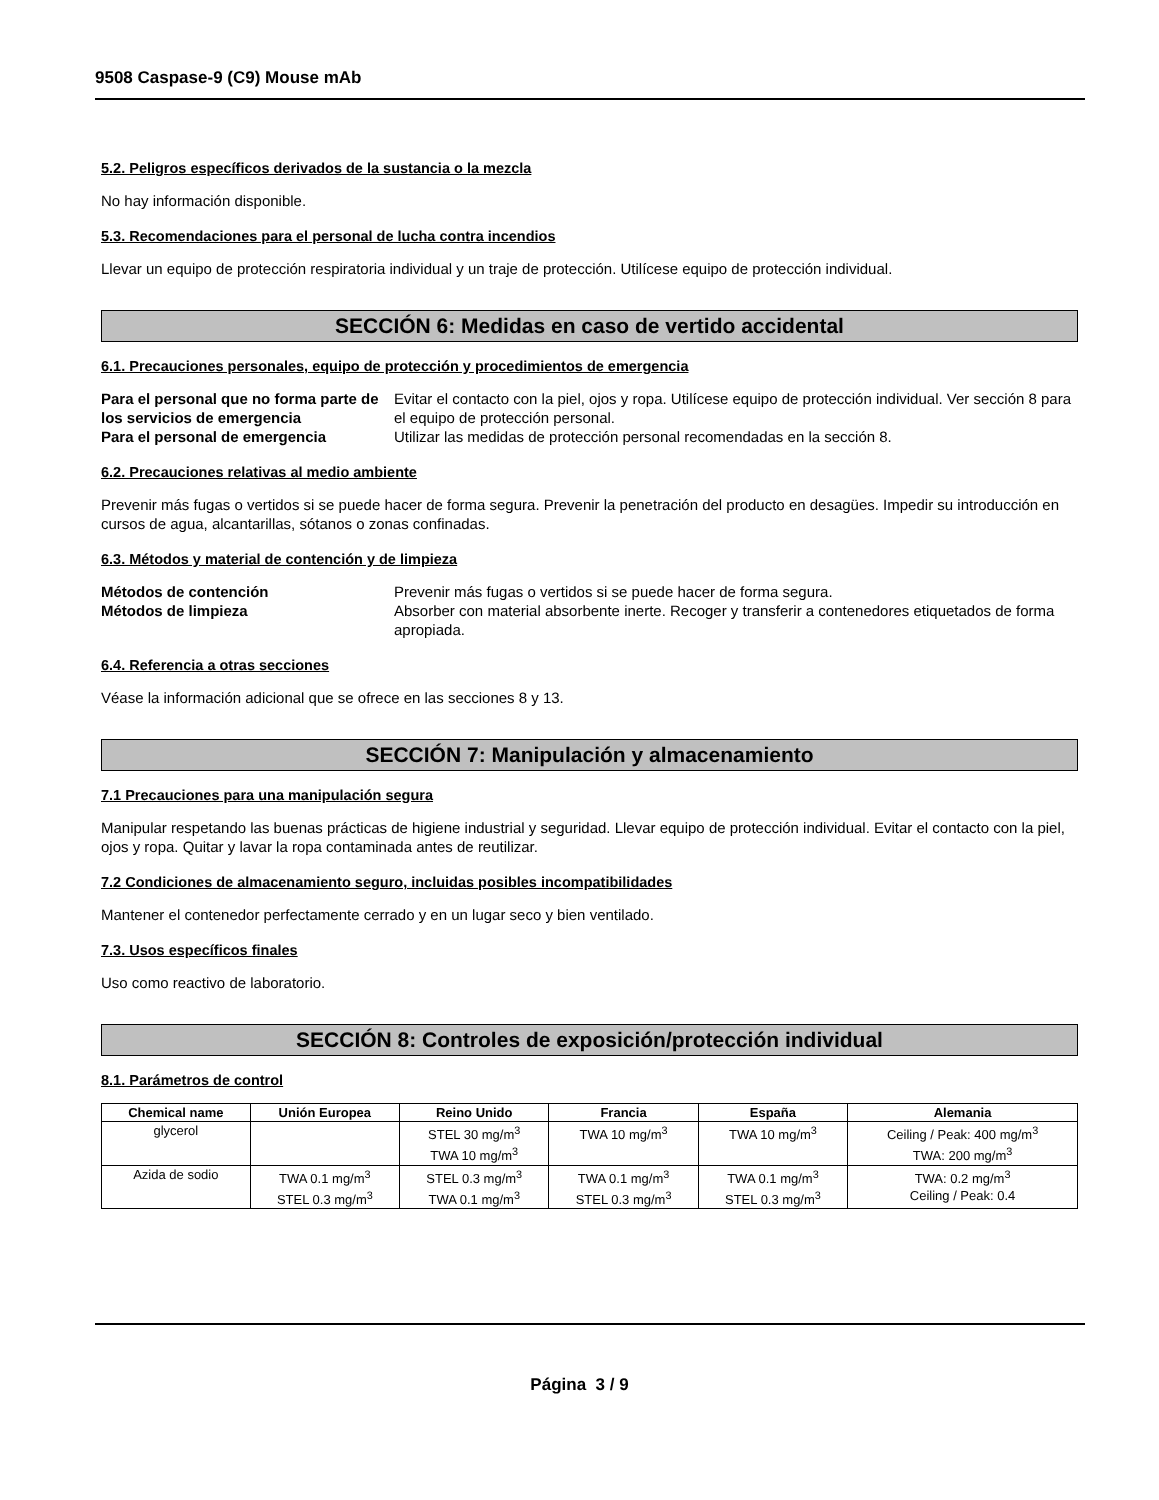9508 Caspase-9 (C9) Mouse mAb
5.2. Peligros específicos derivados de la sustancia o la mezcla
No hay información disponible.
5.3. Recomendaciones para el personal de lucha contra incendios
Llevar un equipo de protección respiratoria individual y un traje de protección. Utilícese equipo de protección individual.
SECCIÓN 6: Medidas en caso de vertido accidental
6.1. Precauciones personales, equipo de protección y procedimientos de emergencia
Para el personal que no forma parte de los servicios de emergencia Evitar el contacto con la piel, ojos y ropa. Utilícese equipo de protección individual. Ver sección 8 para el equipo de protección personal. Para el personal de emergencia Utilizar las medidas de protección personal recomendadas en la sección 8.
6.2. Precauciones relativas al medio ambiente
Prevenir más fugas o vertidos si se puede hacer de forma segura. Prevenir la penetración del producto en desagües. Impedir su introducción en cursos de agua, alcantarillas, sótanos o zonas confinadas.
6.3. Métodos y material de contención y de limpieza
Métodos de contención Prevenir más fugas o vertidos si se puede hacer de forma segura. Métodos de limpieza Absorber con material absorbente inerte. Recoger y transferir a contenedores etiquetados de forma apropiada.
6.4. Referencia a otras secciones
Véase la información adicional que se ofrece en las secciones 8 y 13.
SECCIÓN 7: Manipulación y almacenamiento
7.1 Precauciones para una manipulación segura
Manipular respetando las buenas prácticas de higiene industrial y seguridad. Llevar equipo de protección individual. Evitar el contacto con la piel, ojos y ropa. Quitar y lavar la ropa contaminada antes de reutilizar.
7.2 Condiciones de almacenamiento seguro, incluidas posibles incompatibilidades
Mantener el contenedor perfectamente cerrado y en un lugar seco y bien ventilado.
7.3. Usos específicos finales
Uso como reactivo de laboratorio.
SECCIÓN 8: Controles de exposición/protección individual
8.1. Parámetros de control
| Chemical name | Unión Europea | Reino Unido | Francia | España | Alemania |
| --- | --- | --- | --- | --- | --- |
| glycerol | | STEL 30 mg/m<sup>3</sup> TWA 10 mg/m<sup>3</sup> | TWA 10 mg/m<sup>3</sup> | TWA 10 mg/m<sup>3</sup> | Ceiling / Peak: 400 mg/m<sup>3</sup> TWA: 200 mg/m<sup>3</sup> |
| Azida de sodio | TWA 0.1 mg/m<sup>3</sup> STEL 0.3 mg/m<sup>3</sup> | STEL 0.3 mg/m<sup>3</sup> TWA 0.1 mg/m<sup>3</sup> | TWA 0.1 mg/m<sup>3</sup> STEL 0.3 mg/m<sup>3</sup> | TWA 0.1 mg/m<sup>3</sup> STEL 0.3 mg/m<sup>3</sup> | TWA: 0.2 mg/m<sup>3</sup> Ceiling / Peak: 0.4 |
Página 3 / 9